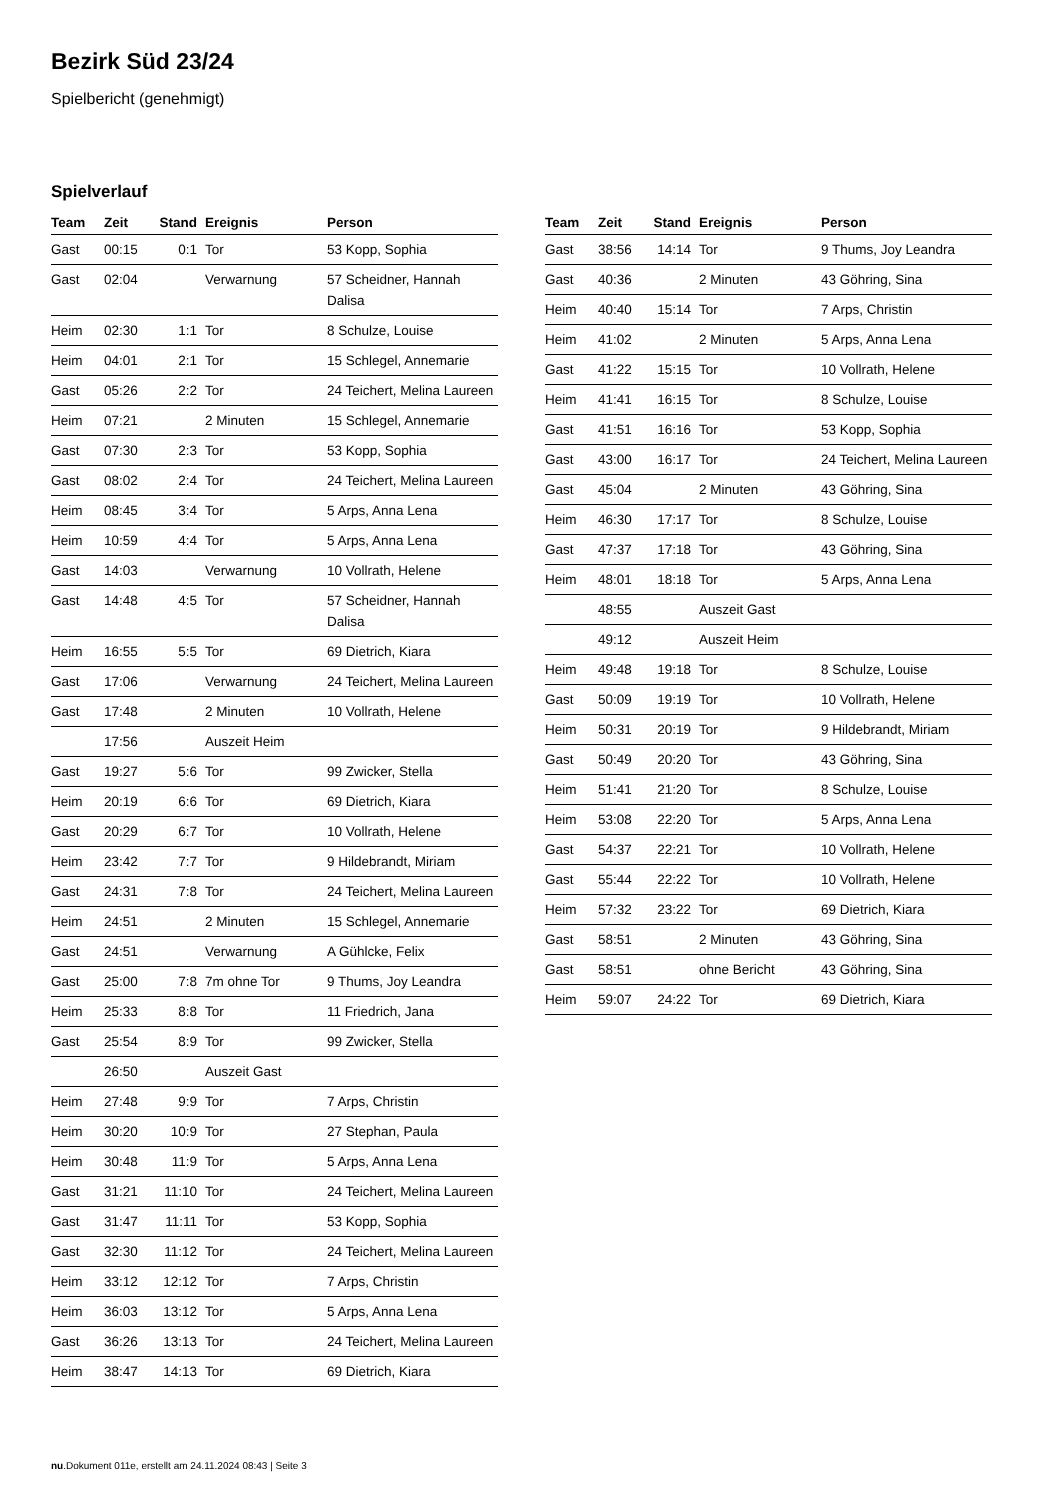Bezirk Süd 23/24
Spielbericht (genehmigt)
Spielverlauf
| Team | Zeit | Stand | Ereignis | Person |
| --- | --- | --- | --- | --- |
| Gast | 00:15 | 0:1 | Tor | 53 Kopp, Sophia |
| Gast | 02:04 | | Verwarnung | 57 Scheidner, Hannah Dalisa |
| Heim | 02:30 | 1:1 | Tor | 8 Schulze, Louise |
| Heim | 04:01 | 2:1 | Tor | 15 Schlegel, Annemarie |
| Gast | 05:26 | 2:2 | Tor | 24 Teichert, Melina Laureen |
| Heim | 07:21 | | 2 Minuten | 15 Schlegel, Annemarie |
| Gast | 07:30 | 2:3 | Tor | 53 Kopp, Sophia |
| Gast | 08:02 | 2:4 | Tor | 24 Teichert, Melina Laureen |
| Heim | 08:45 | 3:4 | Tor | 5 Arps, Anna Lena |
| Heim | 10:59 | 4:4 | Tor | 5 Arps, Anna Lena |
| Gast | 14:03 | | Verwarnung | 10 Vollrath, Helene |
| Gast | 14:48 | 4:5 | Tor | 57 Scheidner, Hannah Dalisa |
| Heim | 16:55 | 5:5 | Tor | 69 Dietrich, Kiara |
| Gast | 17:06 | | Verwarnung | 24 Teichert, Melina Laureen |
| Gast | 17:48 | | 2 Minuten | 10 Vollrath, Helene |
| | 17:56 | | Auszeit Heim | |
| Gast | 19:27 | 5:6 | Tor | 99 Zwicker, Stella |
| Heim | 20:19 | 6:6 | Tor | 69 Dietrich, Kiara |
| Gast | 20:29 | 6:7 | Tor | 10 Vollrath, Helene |
| Heim | 23:42 | 7:7 | Tor | 9 Hildebrandt, Miriam |
| Gast | 24:31 | 7:8 | Tor | 24 Teichert, Melina Laureen |
| Heim | 24:51 | | 2 Minuten | 15 Schlegel, Annemarie |
| Gast | 24:51 | | Verwarnung | A Gühlcke, Felix |
| Gast | 25:00 | 7:8 | 7m ohne Tor | 9 Thums, Joy Leandra |
| Heim | 25:33 | 8:8 | Tor | 11 Friedrich, Jana |
| Gast | 25:54 | 8:9 | Tor | 99 Zwicker, Stella |
| | 26:50 | | Auszeit Gast | |
| Heim | 27:48 | 9:9 | Tor | 7 Arps, Christin |
| Heim | 30:20 | 10:9 | Tor | 27 Stephan, Paula |
| Heim | 30:48 | 11:9 | Tor | 5 Arps, Anna Lena |
| Gast | 31:21 | 11:10 | Tor | 24 Teichert, Melina Laureen |
| Gast | 31:47 | 11:11 | Tor | 53 Kopp, Sophia |
| Gast | 32:30 | 11:12 | Tor | 24 Teichert, Melina Laureen |
| Heim | 33:12 | 12:12 | Tor | 7 Arps, Christin |
| Heim | 36:03 | 13:12 | Tor | 5 Arps, Anna Lena |
| Gast | 36:26 | 13:13 | Tor | 24 Teichert, Melina Laureen |
| Heim | 38:47 | 14:13 | Tor | 69 Dietrich, Kiara |
| Team | Zeit | Stand | Ereignis | Person |
| --- | --- | --- | --- | --- |
| Gast | 38:56 | 14:14 | Tor | 9 Thums, Joy Leandra |
| Gast | 40:36 | | 2 Minuten | 43 Göhring, Sina |
| Heim | 40:40 | 15:14 | Tor | 7 Arps, Christin |
| Heim | 41:02 | | 2 Minuten | 5 Arps, Anna Lena |
| Gast | 41:22 | 15:15 | Tor | 10 Vollrath, Helene |
| Heim | 41:41 | 16:15 | Tor | 8 Schulze, Louise |
| Gast | 41:51 | 16:16 | Tor | 53 Kopp, Sophia |
| Gast | 43:00 | 16:17 | Tor | 24 Teichert, Melina Laureen |
| Gast | 45:04 | | 2 Minuten | 43 Göhring, Sina |
| Heim | 46:30 | 17:17 | Tor | 8 Schulze, Louise |
| Gast | 47:37 | 17:18 | Tor | 43 Göhring, Sina |
| Heim | 48:01 | 18:18 | Tor | 5 Arps, Anna Lena |
| | 48:55 | | Auszeit Gast | |
| | 49:12 | | Auszeit Heim | |
| Heim | 49:48 | 19:18 | Tor | 8 Schulze, Louise |
| Gast | 50:09 | 19:19 | Tor | 10 Vollrath, Helene |
| Heim | 50:31 | 20:19 | Tor | 9 Hildebrandt, Miriam |
| Gast | 50:49 | 20:20 | Tor | 43 Göhring, Sina |
| Heim | 51:41 | 21:20 | Tor | 8 Schulze, Louise |
| Heim | 53:08 | 22:20 | Tor | 5 Arps, Anna Lena |
| Gast | 54:37 | 22:21 | Tor | 10 Vollrath, Helene |
| Gast | 55:44 | 22:22 | Tor | 10 Vollrath, Helene |
| Heim | 57:32 | 23:22 | Tor | 69 Dietrich, Kiara |
| Gast | 58:51 | | 2 Minuten | 43 Göhring, Sina |
| Gast | 58:51 | | ohne Bericht | 43 Göhring, Sina |
| Heim | 59:07 | 24:22 | Tor | 69 Dietrich, Kiara |
nu.Dokument 011e, erstellt am 24.11.2024 08:43 | Seite 3